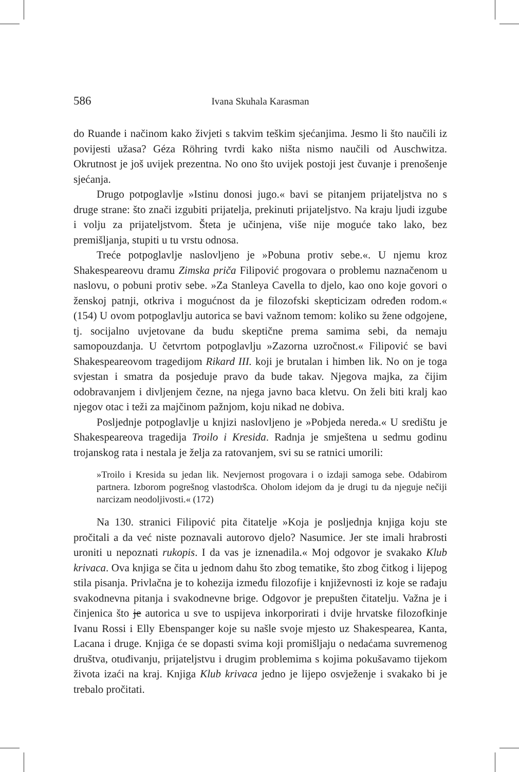586 Ivana Skuhala Karasman
do Ruande i načinom kako živjeti s takvim teškim sjećanjima. Jesmo li što naučili iz povijesti užasa? Géza Röhring tvrdi kako ništa nismo naučili od Auschwitza. Okrutnost je još uvijek prezentna. No ono što uvijek postoji jest čuvanje i prenošenje sjećanja.
Drugo potpoglavlje »Istinu donosi jugo.« bavi se pitanjem prijateljstva no s druge strane: što znači izgubiti prijatelja, prekinuti prijateljstvo. Na kraju ljudi izgube i volju za prijateljstvom. Šteta je učinjena, više nije moguće tako lako, bez premišljanja, stupiti u tu vrstu odnosa.
Treće potpoglavlje naslovljeno je »Pobuna protiv sebe.«. U njemu kroz Shakespeareovu dramu Zimska priča Filipović progovara o problemu naznačenom u naslovu, o pobuni protiv sebe. »Za Stanleya Cavella to djelo, kao ono koje govori o ženskoj patnji, otkriva i mogućnost da je filozofski skepticizam određen rodom.« (154) U ovom potpoglavlju autorica se bavi važnom temom: koliko su žene odgojene, tj. socijalno uvjetovane da budu skeptične prema samima sebi, da nemaju samopouzdanja. U četvrtom potpoglavlju »Zazorna uzročnost.« Filipović se bavi Shakespeareovom tragedijom Rikard III. koji je brutalan i himben lik. No on je toga svjestan i smatra da posjeduje pravo da bude takav. Njegova majka, za čijim odobravanjem i divljenjem čezne, na njega javno baca kletvu. On želi biti kralj kao njegov otac i teži za majčinom pažnjom, koju nikad ne dobiva.
Posljednje potpoglavlje u knjizi naslovljeno je »Pobjeda nereda.« U središtu je Shakespeareova tragedija Troilo i Kresida. Radnja je smještena u sedmu godinu trojanskog rata i nestala je želja za ratovanjem, svi su se ratnici umorili:
»Troilo i Kresida su jedan lik. Nevjernost progovara i o izdaji samoga sebe. Odabirom partnera. Izborom pogrešnog vlastodršca. Oholom idejom da je drugi tu da njeguje nečiji narcizam neodoljivosti.« (172)
Na 130. stranici Filipović pita čitatelje »Koja je posljednja knjiga koju ste pročitali a da već niste poznavali autorovo djelo? Nasumice. Jer ste imali hrabrosti uroniti u nepoznati rukopis. I da vas je iznenadila.« Moj odgovor je svakako Klub krivaca. Ova knjiga se čita u jednom dahu što zbog tematike, što zbog čitkog i lijepog stila pisanja. Privlačna je to kohezija između filozofije i književnosti iz koje se rađaju svakodnevna pitanja i svakodnevne brige. Odgovor je prepušten čitatelju. Važna je i činjenica što je autorica u sve to uspijeva inkorporirati i dvije hrvatske filozofkinje Ivanu Rossi i Elly Ebenspanger koje su našle svoje mjesto uz Shakespearea, Kanta, Lacana i druge. Knjiga će se dopasti svima koji promišljaju o nedaćama suvremenog društva, otuđivanju, prijateljstvu i drugim problemima s kojima pokušavamo tijekom života izaći na kraj. Knjiga Klub krivaca jedno je lijepo osvježenje i svakako bi je trebalo pročitati.